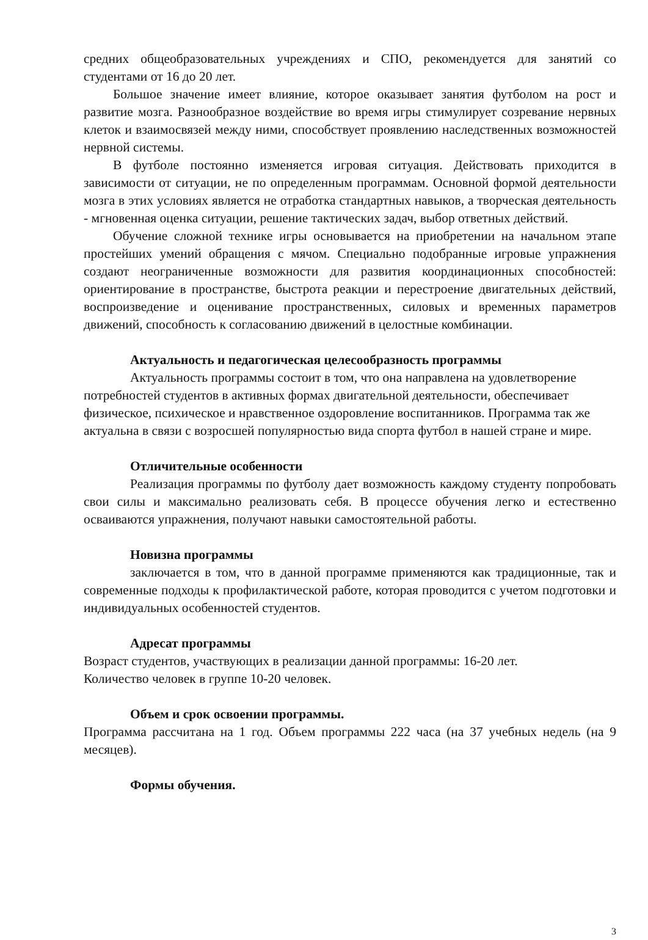средних общеобразовательных учреждениях и СПО, рекомендуется для занятий со студентами от 16 до 20 лет.
Большое значение имеет влияние, которое оказывает занятия футболом на рост и развитие мозга. Разнообразное воздействие во время игры стимулирует созревание нервных клеток и взаимосвязей между ними, способствует проявлению наследственных возможностей нервной системы.
В футболе постоянно изменяется игровая ситуация. Действовать приходится в зависимости от ситуации, не по определенным программам. Основной формой деятельности мозга в этих условиях является не отработка стандартных навыков, а творческая деятельность - мгновенная оценка ситуации, решение тактических задач, выбор ответных действий.
Обучение сложной технике игры основывается на приобретении на начальном этапе простейших умений обращения с мячом. Специально подобранные игровые упражнения создают неограниченные возможности для развития координационных способностей: ориентирование в пространстве, быстрота реакции и перестроение двигательных действий, воспроизведение и оценивание пространственных, силовых и временных параметров движений, способность к согласованию движений в целостные комбинации.
Актуальность и педагогическая целесообразность программы
Актуальность программы состоит в том, что она направлена на удовлетворение потребностей студентов в активных формах двигательной деятельности, обеспечивает физическое, психическое и нравственное оздоровление воспитанников. Программа так же актуальна в связи с возросшей популярностью вида спорта футбол в нашей стране и мире.
Отличительные особенности
Реализация программы по футболу дает возможность каждому студенту попробовать свои силы и максимально реализовать себя. В процессе обучения легко и естественно осваиваются упражнения, получают навыки самостоятельной работы.
Новизна программы
заключается в том, что в данной программе применяются как традиционные, так и современные подходы к профилактической работе, которая проводится с учетом подготовки и индивидуальных особенностей студентов.
Адресат программы
Возраст студентов, участвующих в реализации данной программы: 16-20 лет.
Количество человек в группе 10-20 человек.
Объем и срок освоении программы.
Программа рассчитана на 1 год. Объем программы 222 часа (на 37 учебных недель (на 9 месяцев).
Формы обучения.
3